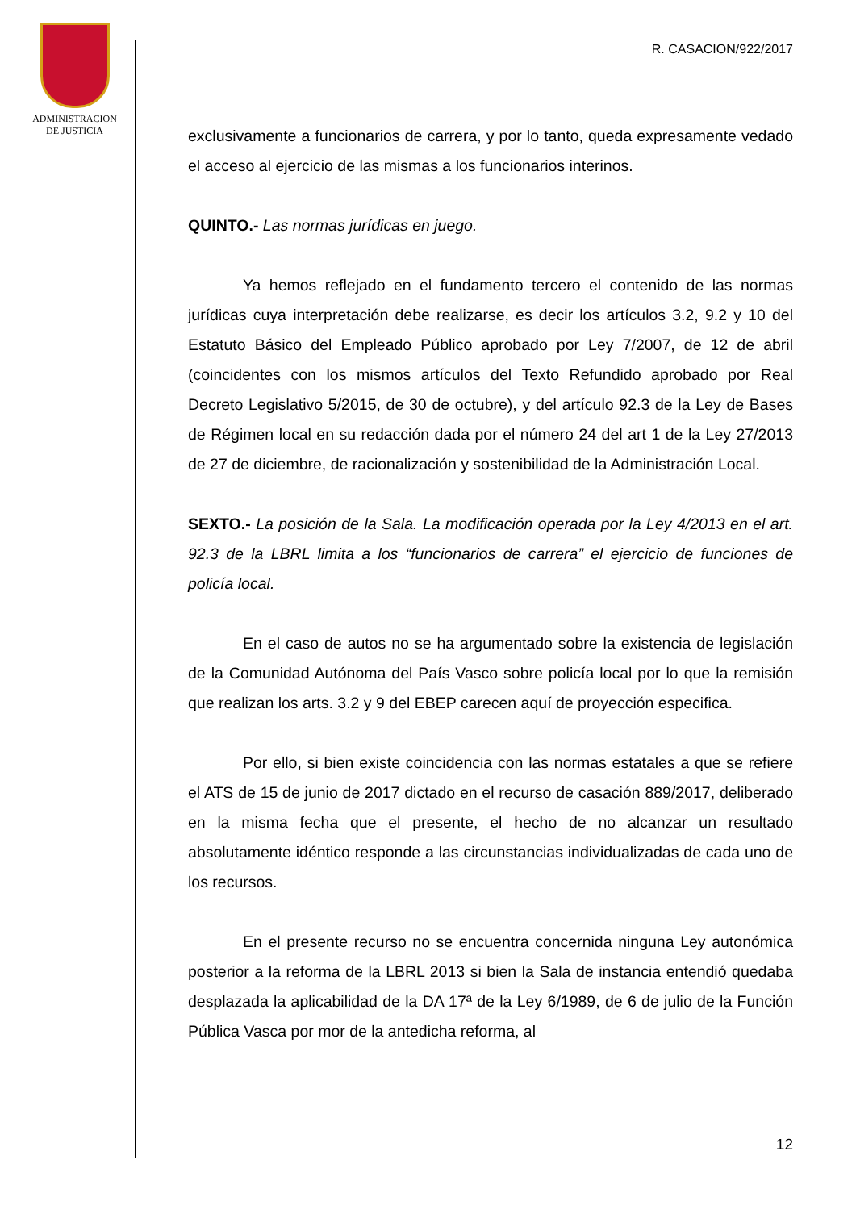ADMINISTRACION
DE JUSTICIA
R. CASACION/922/2017
exclusivamente a funcionarios de carrera, y por lo tanto, queda expresamente vedado el acceso al ejercicio de las mismas a los funcionarios interinos.
QUINTO.- Las normas jurídicas en juego.
Ya hemos reflejado en el fundamento tercero el contenido de las normas jurídicas cuya interpretación debe realizarse, es decir los artículos 3.2, 9.2 y 10 del Estatuto Básico del Empleado Público aprobado por Ley 7/2007, de 12 de abril (coincidentes con los mismos artículos del Texto Refundido aprobado por Real Decreto Legislativo 5/2015, de 30 de octubre), y del artículo 92.3 de la Ley de Bases de Régimen local en su redacción dada por el número 24 del art 1 de la Ley 27/2013 de 27 de diciembre, de racionalización y sostenibilidad de la Administración Local.
SEXTO.- La posición de la Sala. La modificación operada por la Ley 4/2013 en el art. 92.3 de la LBRL limita a los “funcionarios de carrera” el ejercicio de funciones de policía local.
En el caso de autos no se ha argumentado sobre la existencia de legislación de la Comunidad Autónoma del País Vasco sobre policía local por lo que la remisión que realizan los arts. 3.2 y 9 del EBEP carecen aquí de proyección especifica.
Por ello, si bien existe coincidencia con las normas estatales a que se refiere el ATS de 15 de junio de 2017 dictado en el recurso de casación 889/2017, deliberado en la misma fecha que el presente, el hecho de no alcanzar un resultado absolutamente idéntico responde a las circunstancias individualizadas de cada uno de los recursos.
En el presente recurso no se encuentra concernida ninguna Ley autonómica posterior a la reforma de la LBRL 2013 si bien la Sala de instancia entendió quedaba desplazada la aplicabilidad de la DA 17ª de la Ley 6/1989, de 6 de julio de la Función Pública Vasca por mor de la antedicha reforma, al
12